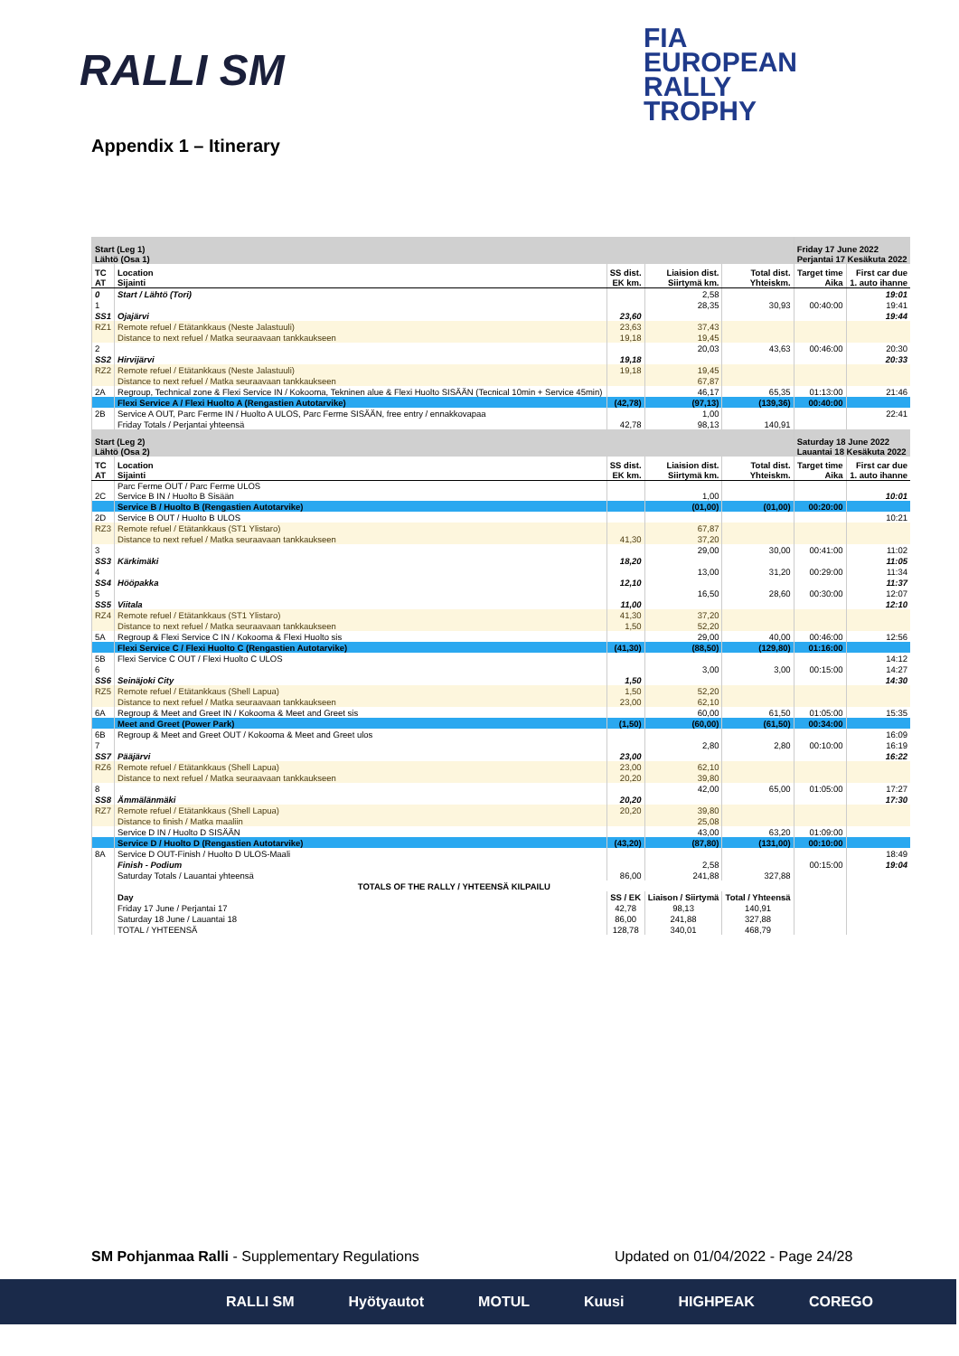RALLI SM
FIA
EUROPEAN
RALLY
TROPHY
Appendix 1 – Itinerary
| Start (Leg 1) Lähtö (Osa 1) | | | | | Friday 17 June 2022 Perjantai 17 Kesäkuta 2022 | |
| TC AT | Location Sijainti | SS dist. EK km. | Liaision dist. Siirtymä km. | Total dist. Yhteiskm. | Target time Aika | First car due 1. auto ihanne |
| 0 | Start / Lähtö (Tori) | | 2,58 | | | 19:01 |
| 1 | | | 28,35 | 30,93 | 00:40:00 | 19:41 |
| SS1 | Ojajärvi | 23,60 | | | | 19:44 |
| RZ1 | Remote refuel / Etätankkaus (Neste Jalastuuli) | 23,63 | 37,43 | | | |
| | Distance to next refuel / Matka seuraavaan tankkaukseen | 19,18 | 19,45 | | | |
| 2 | | | 20,03 | 43,63 | 00:46:00 | 20:30 |
| SS2 | Hirvijärvi | 19,18 | | | | 20:33 |
| RZ2 | Remote refuel / Etätankkaus (Neste Jalastuuli) | 19,18 | 19,45 | | | |
| | Distance to next refuel / Matka seuraavaan tankkaukseen | | 67,87 | | | |
| 2A | Regroup, Technical zone & Flexi Service IN / Kokooma, Tekninen alue & Flexi Huolto SISÄÄN (Tecnical 10min + Service 45min) | | 46,17 | 65,35 | 01:13:00 | 21:46 |
| | Flexi Service A / Flexi Huolto A (Rengastien Autotarvike) | (42,78) | (97,13) | (139,36) | 00:40:00 | |
| 2B | Service A OUT, Parc Ferme IN / Huolto A ULOS, Parc Ferme SISÄÄN, free entry / ennakkovapaa | | 1,00 | | | 22:41 |
| | Friday Totals / Perjantai yhteensä | 42,78 | 98,13 | 140,91 | | |
| Start (Leg 2) Lähtö (Osa 2) | | | | | Saturday 18 June 2022 Lauantai 18 Kesäkuta 2022 | |
| TC AT | Location Sijainti | SS dist. EK km. | Liaision dist. Siirtymä km. | Total dist. Yhteiskm. | Target time Aika | First car due 1. auto ihanne |
| 2C | Parc Ferme OUT / Parc Ferme ULOS Service B IN / Huolto B Sisään | | 1,00 | | | 10:01 |
| | Service B / Huolto B (Rengastien Autotarvike) | | (01,00) | (01,00) | 00:20:00 | |
| 2D | Service B OUT / Huolto B ULOS | | | | | 10:21 |
| RZ3 | Remote refuel / Etätankkaus (ST1 Ylistaro) | | 67,87 | | | |
| | Distance to next refuel / Matka seuraavaan tankkaukseen | 41,30 | 37,20 | | | |
| 3 | | | 29,00 | 30,00 | 00:41:00 | 11:02 |
| SS3 | Kärkimäki | 18,20 | | | | 11:05 |
| 4 | | | 13,00 | 31,20 | 00:29:00 | 11:34 |
| SS4 | Hööpakka | 12,10 | | | | 11:37 |
| 5 | | | 16,50 | 28,60 | 00:30:00 | 12:07 |
| SS5 | Viitala | 11,00 | | | | 12:10 |
| RZ4 | Remote refuel / Etätankkaus (ST1 Ylistaro) | 41,30 | 37,20 | | | |
| | Distance to next refuel / Matka seuraavaan tankkaukseen | 1,50 | 52,20 | | | |
| 5A | Regroup & Flexi Service C IN / Kokooma & Flexi Huolto sis | | 29,00 | 40,00 | 00:46:00 | 12:56 |
| | Flexi Service C / Flexi Huolto C (Rengastien Autotarvike) | (41,30) | (88,50) | (129,80) | 01:16:00 | |
| 5B | Flexi Service C OUT / Flexi Huolto C ULOS | | | | | 14:12 |
| 6 | | | 3,00 | 3,00 | 00:15:00 | 14:27 |
| SS6 | Seinäjoki City | 1,50 | | | | 14:30 |
| RZ5 | Remote refuel / Etätankkaus (Shell Lapua) | 1,50 | 52,20 | | | |
| | Distance to next refuel / Matka seuraavaan tankkaukseen | 23,00 | 62,10 | | | |
| 6A | Regroup & Meet and Greet IN / Kokooma & Meet and Greet sis | | 60,00 | 61,50 | 01:05:00 | 15:35 |
| | Meet and Greet (Power Park) | (1,50) | (60,00) | (61,50) | 00:34:00 | |
| 6B | Regroup & Meet and Greet OUT / Kokooma & Meet and Greet ulos | | | | | 16:09 |
| 7 | | | 2,80 | 2,80 | 00:10:00 | 16:19 |
| SS7 | Pääjärvi | 23,00 | | | | 16:22 |
| RZ6 | Remote refuel / Etätankkaus (Shell Lapua) | 23,00 | 62,10 | | | |
| | Distance to next refuel / Matka seuraavaan tankkaukseen | 20,20 | 39,80 | | | |
| 8 | | | 42,00 | 65,00 | 01:05:00 | 17:27 |
| SS8 | Ämmälänmäki | 20,20 | | | | 17:30 |
| RZ7 | Remote refuel / Etätankkaus (Shell Lapua) | 20,20 | 39,80 | | | |
| | Distance to finish / Matka maaliin | | 25,08 | | | |
| | Service D IN / Huolto D SISÄÄN | | 43,00 | 63,20 | 01:09:00 | |
| | Service D / Huolto D (Rengastien Autotarvike) | (43,20) | (87,80) | (131,00) | 00:10:00 | |
| 8A | Service D OUT-Finish / Huolto D ULOS-Maali | | | | | 18:49 |
| | Finish - Podium | | 2,58 | | 00:15:00 | 19:04 |
| | Saturday Totals / Lauantai yhteensä | 86,00 | 241,88 | 327,88 | | |
| | TOTALS OF THE RALLY / YHTEENSÄ KILPAILU | | | | | |
| | Day | SS / EK | Liaison / Siirtymä | Total / Yhteensä | | |
| | Friday 17 June / Perjantai 17 | 42,78 | 98,13 | 140,91 | | |
| | Saturday 18 June / Lauantai 18 | 86,00 | 241,88 | 327,88 | | |
| | TOTAL / YHTEENSÄ | 128,78 | 340,01 | 468,79 | | |
SM Pohjanmaa Ralli - Supplementary Regulations
Updated on 01/04/2022 - Page 24/28
RALLI SM Hyötyautot MOTUL Kuusi HIGHPEAK COREGO